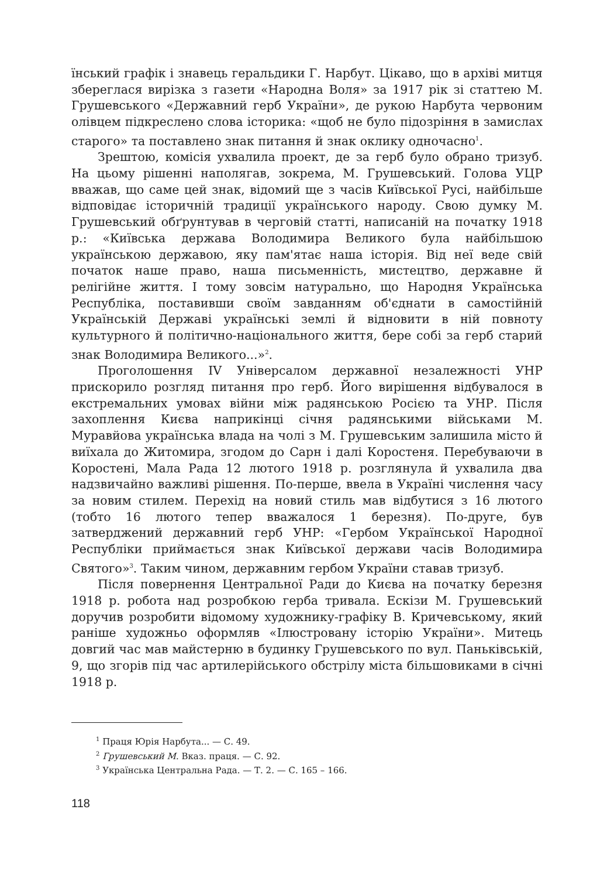їнський графік і знавець геральдики Г. Нарбут. Цікаво, що в архіві митця збереглася вирізка з газети «Народна Воля» за 1917 рік зі статтею М. Грушевського «Державний герб України», де рукою Нарбута червоним олівцем підкреслено слова історика: «щоб не було підозріння в замислах старого» та поставлено знак питання й знак оклику одночасно<sup>1</sup>.
Зрештою, комісія ухвалила проект, де за герб було обрано тризуб. На цьому рішенні наполягав, зокрема, М. Грушевський. Голова УЦР вважав, що саме цей знак, відомий ще з часів Київської Русі, найбільше відповідає історичній традиції українського народу. Свою думку М. Грушевський обґрунтував в черговій статті, написаній на початку 1918 р.: «Київська держава Володимира Великого була найбільшою українською державою, яку пам'ятає наша історія. Від неї веде свій початок наше право, наша письменність, мистецтво, державне й релігійне життя. І тому зовсім натурально, що Народня Українська Республіка, поставивши своїм завданням об'єднати в самостійній Українській Державі українські землі й відновити в ній повноту культурного й політично-національного життя, бере собі за герб старий знак Володимира Великого...»<sup>2</sup>.
Проголошення IV Універсалом державної незалежності УНР прискорило розгляд питання про герб. Його вирішення відбувалося в екстремальних умовах війни між радянською Росією та УНР. Після захоплення Києва наприкінці січня радянськими військами М. Муравйова українська влада на чолі з М. Грушевським залишила місто й виїхала до Житомира, згодом до Сарн і далі Коростеня. Перебуваючи в Коростені, Мала Рада 12 лютого 1918 р. розглянула й ухвалила два надзвичайно важливі рішення. По-перше, ввела в Україні числення часу за новим стилем. Перехід на новий стиль мав відбутися з 16 лютого (тобто 16 лютого тепер вважалося 1 березня). По-друге, був затверджений державний герб УНР: «Гербом Української Народної Республіки приймається знак Київської держави часів Володимира Святого»<sup>3</sup>. Таким чином, державним гербом України ставав тризуб.
Після повернення Центральної Ради до Києва на початку березня 1918 р. робота над розробкою герба тривала. Ескізи М. Грушевський доручив розробити відомому художнику-графіку В. Кричевському, який раніше художньо оформляв «Ілюстровану історію України». Митець довгий час мав майстерню в будинку Грушевського по вул. Паньківській, 9, що згорів під час артилерійського обстрілу міста більшовиками в січні 1918 р.
<sup>1</sup> Праця Юрія Нарбута... — С. 49.
<sup>2</sup> Грушевський М. Вказ. праця. — С. 92.
<sup>3</sup> Українська Центральна Рада. — Т. 2. — С. 165 – 166.
118